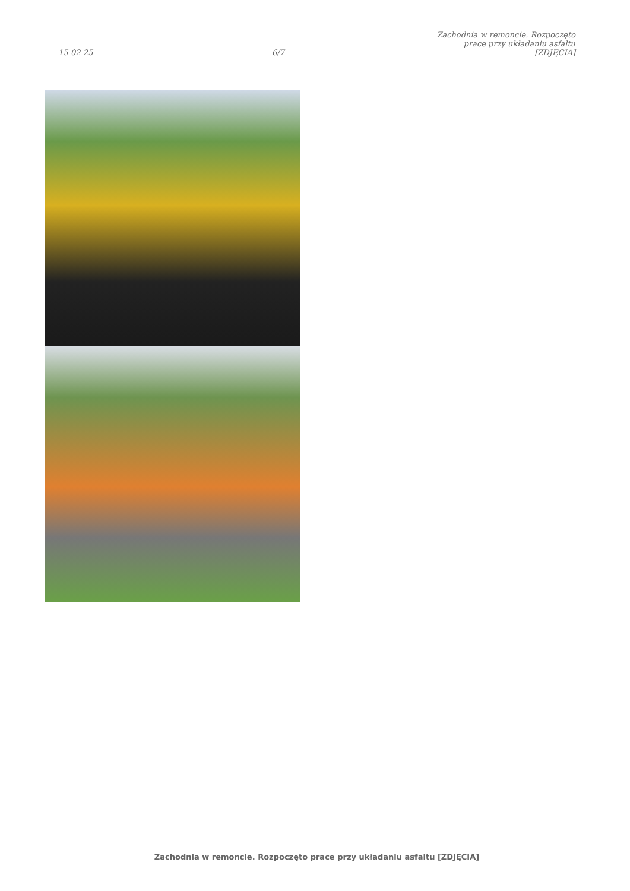15-02-25
6/7
Zachodnia w remoncie. Rozpoczęto
prace przy układaniu asfaltu [ZDJĘCIA]
Zachodnia w remoncie. Rozpoczęto prace przy układaniu asfaltu [ZDJĘCIA]